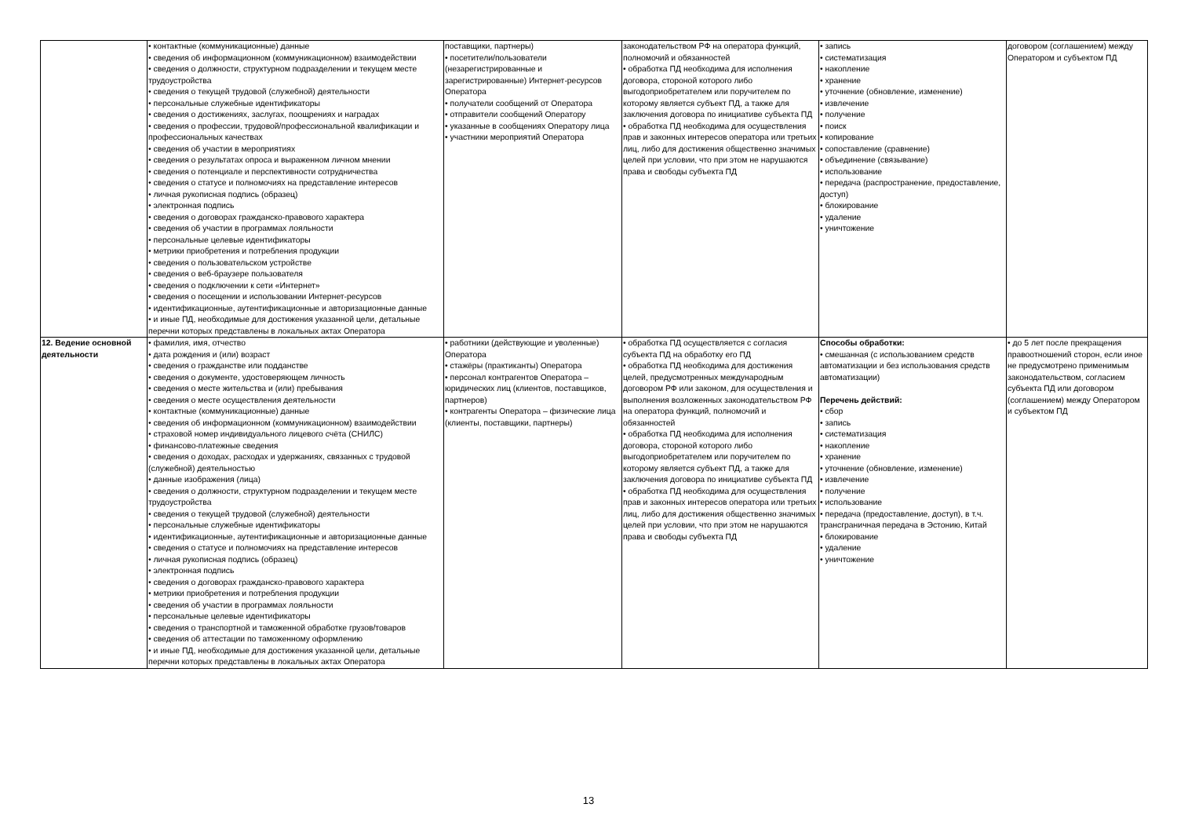| | • контактные (коммуникационные) данные • сведения об информационном (коммуникационном) взаимодействии • сведения о должности, структурном подразделении и текущем месте трудоустройства • сведения о текущей трудовой (служебной) деятельности • персональные служебные идентификаторы • сведения о достижениях, заслугах, поощрениях и наградах • сведения о профессии, трудовой/профессиональной квалификации и профессиональных качествах • сведения об участии в мероприятиях • сведения о результатах опроса и выраженном личном мнении • сведения о потенциале и перспективности сотрудничества • сведения о статусе и полномочиях на представление интересов • личная рукописная подпись (образец) • электронная подпись • сведения о договорах гражданско-правового характера • сведения об участии в программах лояльности • персональные целевые идентификаторы • метрики приобретения и потребления продукции • сведения о пользовательском устройстве • сведения о веб-браузере пользователя • сведения о подключении к сети «Интернет» • сведения о посещении и использовании Интернет-ресурсов • идентификационные, аутентификационные и авторизационные данные • и иные ПД, необходимые для достижения указанной цели, детальные перечни которых представлены в локальных актах Оператора | поставщики, партнеры) • посетители/пользователи (незарегистрированные и зарегистрированные) Интернет-ресурсов Оператора • получатели сообщений от Оператора • отправители сообщений Оператору • указанные в сообщениях Оператору лица • участники мероприятий Оператора | законодательством РФ на оператора функций, полномочий и обязанностей • обработка ПД необходима для исполнения договора, стороной которого либо выгодоприобретателем или поручителем по которому является субъект ПД, а также для заключения договора по инициативе субъекта ПД • обработка ПД необходима для осуществления прав и законных интересов оператора или третьих лиц, либо для достижения общественно значимых целей при условии, что при этом не нарушаются права и свободы субъекта ПД | • запись • систематизация • накопление • хранение • уточнение (обновление, изменение) • извлечение • получение • поиск • копирование • сопоставление (сравнение) • объединение (связывание) • использование • передача (распространение, предоставление, доступ) • блокирование • удаление • уничтожение | договором (соглашением) между Оператором и субъектом ПД |
| 12. Ведение основной деятельности | • фамилия, имя, отчество • дата рождения и (или) возраст • сведения о гражданстве или подданстве • сведения о документе, удостоверяющем личность • сведения о месте жительства и (или) пребывания • сведения о месте осуществления деятельности • контактные (коммуникационные) данные • сведения об информационном (коммуникационном) взаимодействии • страховой номер индивидуального лицевого счёта (СНИЛС) • финансово-платежные сведения • сведения о доходах, расходах и удержаниях, связанных с трудовой (служебной) деятельностью • данные изображения (лица) • сведения о должности, структурном подразделении и текущем месте трудоустройства • сведения о текущей трудовой (служебной) деятельности • персональные служебные идентификаторы • идентификационные, аутентификационные и авторизационные данные • сведения о статусе и полномочиях на представление интересов • личная рукописная подпись (образец) • электронная подпись • сведения о договорах гражданско-правового характера • метрики приобретения и потребления продукции • сведения об участии в программах лояльности • персональные целевые идентификаторы • сведения о транспортной и таможенной обработке грузов/товаров • сведения об аттестации по таможенному оформлению • и иные ПД, необходимые для достижения указанной цели, детальные перечни которых представлены в локальных актах Оператора | • работники (действующие и уволенные) Оператора • стажёры (практиканты) Оператора • персонал контрагентов Оператора – юридических лиц (клиентов, поставщиков, партнеров) • контрагенты Оператора – физические лица (клиенты, поставщики, партнеры) | • обработка ПД осуществляется с согласия субъекта ПД на обработку его ПД • обработка ПД необходима для достижения целей, предусмотренных международным договором РФ или законом, для осуществления и выполнения возложенных законодательством РФ на оператора функций, полномочий и обязанностей • обработка ПД необходима для исполнения договора, стороной которого либо выгодоприобретателем или поручителем по которому является субъект ПД, а также для заключения договора по инициативе субъекта ПД • обработка ПД необходима для осуществления прав и законных интересов оператора или третьих лиц, либо для достижения общественно значимых целей при условии, что при этом не нарушаются права и свободы субъекта ПД | Способы обработки: • смешанная (с использованием средств автоматизации и без использования средств автоматизации) Перечень действий: • сбор • запись • систематизация • накопление • хранение • уточнение (обновление, изменение) • извлечение • получение • использование • передача (предоставление, доступ), в т.ч. трансграничная передача в Эстонию, Китай • блокирование • удаление • уничтожение | • до 5 лет после прекращения правоотношений сторон, если иное не предусмотрено применимым законодательством, согласием субъекта ПД или договором (соглашением) между Оператором и субъектом ПД |
13